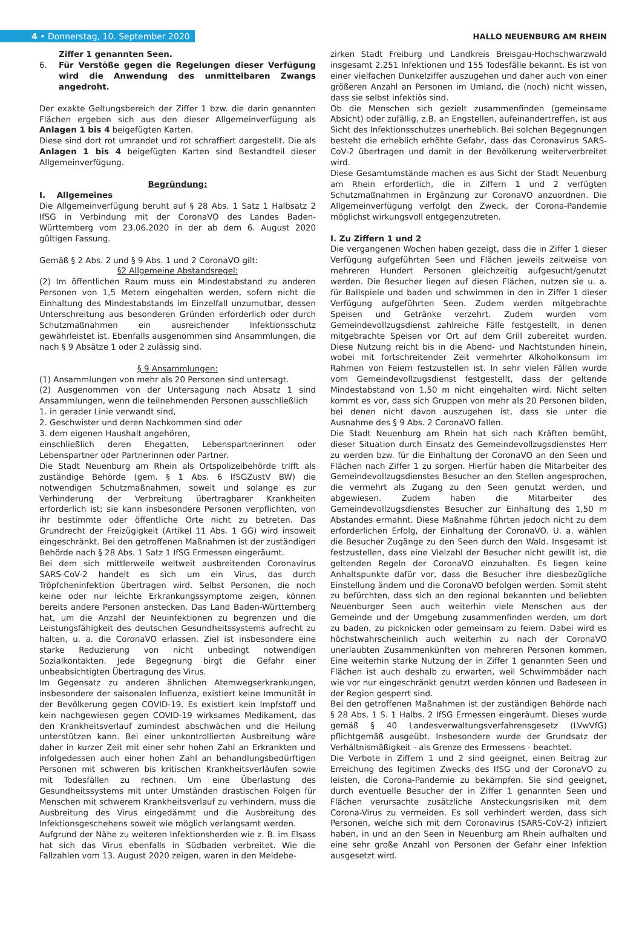4 • Donnerstag, 10. September 2020
HALLO NEUENBURG AM RHEIN
Ziffer 1 genannten Seen.
6. Für Verstöße gegen die Regelungen dieser Verfügung wird die Anwendung des unmittelbaren Zwangs angedroht.
Der exakte Geltungsbereich der Ziffer 1 bzw. die darin genannten Flächen ergeben sich aus den dieser Allgemeinverfügung als Anlagen 1 bis 4 beigefügten Karten.
Diese sind dort rot umrandet und rot schraffiert dargestellt. Die als Anlagen 1 bis 4 beigefügten Karten sind Bestandteil dieser Allgemeinverfügung.
Begründung:
I. Allgemeines
Die Allgemeinverfügung beruht auf § 28 Abs. 1 Satz 1 Halbsatz 2 IfSG in Verbindung mit der CoronaVO des Landes Baden-Württemberg vom 23.06.2020 in der ab dem 6. August 2020 gültigen Fassung.
Gemäß § 2 Abs. 2 und § 9 Abs. 1 und 2 CoronaVO gilt:
§2 Allgemeine Abstandsregel:
(2) Im öffentlichen Raum muss ein Mindestabstand zu anderen Personen von 1,5 Metern eingehalten werden, sofern nicht die Einhaltung des Mindestabstands im Einzelfall unzumutbar, dessen Unterschreitung aus besonderen Gründen erforderlich oder durch Schutzmaßnahmen ein ausreichender Infektionsschutz gewährleistet ist. Ebenfalls ausgenommen sind Ansammlungen, die nach § 9 Absätze 1 oder 2 zulässig sind.
§ 9 Ansammlungen:
(1) Ansammlungen von mehr als 20 Personen sind untersagt.
(2) Ausgenommen von der Untersagung nach Absatz 1 sind Ansammlungen, wenn die teilnehmenden Personen ausschließlich
1. in gerader Linie verwandt sind,
2. Geschwister und deren Nachkommen sind oder
3. dem eigenen Haushalt angehören,
einschließlich deren Ehegatten, Lebenspartnerinnen oder Lebenspartner oder Partnerinnen oder Partner.
Die Stadt Neuenburg am Rhein als Ortspolizeibehörde trifft als zuständige Behörde (gem. § 1 Abs. 6 IfSGZustV BW) die notwendigen Schutzmaßnahmen, soweit und solange es zur Verhinderung der Verbreitung übertragbarer Krankheiten erforderlich ist; sie kann insbesondere Personen verpflichten, von ihr bestimmte oder öffentliche Orte nicht zu betreten. Das Grundrecht der Freizügigkeit (Artikel 11 Abs. 1 GG) wird insoweit eingeschränkt. Bei den getroffenen Maßnahmen ist der zuständigen Behörde nach § 28 Abs. 1 Satz 1 IfSG Ermessen eingeräumt.
Bei dem sich mittlerweile weltweit ausbreitenden Coronavirus SARS-CoV-2 handelt es sich um ein Virus, das durch Tröpfcheninfektion übertragen wird. Selbst Personen, die noch keine oder nur leichte Erkrankungssymptome zeigen, können bereits andere Personen anstecken. Das Land Baden-Württemberg hat, um die Anzahl der Neuinfektionen zu begrenzen und die Leistungsfähigkeit des deutschen Gesundheitssystems aufrecht zu halten, u. a. die CoronaVO erlassen. Ziel ist insbesondere eine starke Reduzierung von nicht unbedingt notwendigen Sozialkontakten. Jede Begegnung birgt die Gefahr einer unbeabsichtigten Übertragung des Virus.
Im Gegensatz zu anderen ähnlichen Atemwegserkrankungen, insbesondere der saisonalen Influenza, existiert keine Immunität in der Bevölkerung gegen COVID-19. Es existiert kein Impfstoff und kein nachgewiesen gegen COVID-19 wirksames Medikament, das den Krankheitsverlauf zumindest abschwächen und die Heilung unterstützen kann. Bei einer unkontrollierten Ausbreitung wäre daher in kurzer Zeit mit einer sehr hohen Zahl an Erkrankten und infolgedessen auch einer hohen Zahl an behandlungsbedürftigen Personen mit schweren bis kritischen Krankheitsverläufen sowie mit Todesfällen zu rechnen. Um eine Überlastung des Gesundheitssystems mit unter Umständen drastischen Folgen für Menschen mit schwerem Krankheitsverlauf zu verhindern, muss die Ausbreitung des Virus eingedämmt und die Ausbreitung des Infektionsgeschehens soweit wie möglich verlangsamt werden.
Aufgrund der Nähe zu weiteren Infektionsherden wie z. B. im Elsass hat sich das Virus ebenfalls in Südbaden verbreitet. Wie die Fallzahlen vom 13. August 2020 zeigen, waren in den Meldebe-
zirken Stadt Freiburg und Landkreis Breisgau-Hochschwarzwald insgesamt 2.251 Infektionen und 155 Todesfälle bekannt. Es ist von einer vielfachen Dunkelziffer auszugehen und daher auch von einer größeren Anzahl an Personen im Umland, die (noch) nicht wissen, dass sie selbst infektiös sind.
Ob die Menschen sich gezielt zusammenfinden (gemeinsame Absicht) oder zufällig, z.B. an Engstellen, aufeinandertreffen, ist aus Sicht des Infektionsschutzes unerheblich. Bei solchen Begegnungen besteht die erheblich erhöhte Gefahr, dass das Coronavirus SARS-CoV-2 übertragen und damit in der Bevölkerung weiterverbreitet wird.
Diese Gesamtumstände machen es aus Sicht der Stadt Neuenburg am Rhein erforderlich, die in Ziffern 1 und 2 verfügten Schutzmaßnahmen in Ergänzung zur CoronaVO anzuordnen. Die Allgemeinverfügung verfolgt den Zweck, der Corona-Pandemie möglichst wirkungsvoll entgegenzutreten.
I. Zu Ziffern 1 und 2
Die vergangenen Wochen haben gezeigt, dass die in Ziffer 1 dieser Verfügung aufgeführten Seen und Flächen jeweils zeitweise von mehreren Hundert Personen gleichzeitig aufgesucht/genutzt werden. Die Besucher liegen auf diesen Flächen, nutzen sie u. a. für Ballspiele und baden und schwimmen in den in Ziffer 1 dieser Verfügung aufgeführten Seen. Zudem werden mitgebrachte Speisen und Getränke verzehrt. Zudem wurden vom Gemeindevollzugsdienst zahlreiche Fälle festgestellt, in denen mitgebrachte Speisen vor Ort auf dem Grill zubereitet wurden. Diese Nutzung reicht bis in die Abend- und Nachtstunden hinein, wobei mit fortschreitender Zeit vermehrter Alkoholkonsum im Rahmen von Feiern festzustellen ist. In sehr vielen Fällen wurde vom Gemeindevollzugsdienst festgestellt, dass der geltende Mindestabstand von 1,50 m nicht eingehalten wird. Nicht selten kommt es vor, dass sich Gruppen von mehr als 20 Personen bilden, bei denen nicht davon auszugehen ist, dass sie unter die Ausnahme des § 9 Abs. 2 CoronaVO fallen.
Die Stadt Neuenburg am Rhein hat sich nach Kräften bemüht, dieser Situation durch Einsatz des Gemeindevollzugsdienstes Herr zu werden bzw. für die Einhaltung der CoronaVO an den Seen und Flächen nach Ziffer 1 zu sorgen. Hierfür haben die Mitarbeiter des Gemeindevollzugsdienstes Besucher an den Stellen angesprochen, die vermehrt als Zugang zu den Seen genutzt werden, und abgewiesen. Zudem haben die Mitarbeiter des Gemeindevollzugsdienstes Besucher zur Einhaltung des 1,50 m Abstandes ermahnt. Diese Maßnahme führten jedoch nicht zu dem erforderlichen Erfolg, der Einhaltung der CoronaVO. U. a. wählen die Besucher Zugänge zu den Seen durch den Wald. Insgesamt ist festzustellen, dass eine Vielzahl der Besucher nicht gewillt ist, die geltenden Regeln der CoronaVO einzuhalten. Es liegen keine Anhaltspunkte dafür vor, dass die Besucher ihre diesbezügliche Einstellung ändern und die CoronaVO befolgen werden. Somit steht zu befürchten, dass sich an den regional bekannten und beliebten Neuenburger Seen auch weiterhin viele Menschen aus der Gemeinde und der Umgebung zusammenfinden werden, um dort zu baden, zu picknicken oder gemeinsam zu feiern. Dabei wird es höchstwahrscheinlich auch weiterhin zu nach der CoronaVO unerlaubten Zusammenkünften von mehreren Personen kommen. Eine weiterhin starke Nutzung der in Ziffer 1 genannten Seen und Flächen ist auch deshalb zu erwarten, weil Schwimmbäder nach wie vor nur eingeschränkt genutzt werden können und Badeseen in der Region gesperrt sind.
Bei den getroffenen Maßnahmen ist der zuständigen Behörde nach § 28 Abs. 1 S. 1 Halbs. 2 IfSG Ermessen eingeräumt. Dieses wurde gemäß § 40 Landesverwaltungsverfahrensgesetz (LVwVfG) pflichtgemäß ausgeübt. Insbesondere wurde der Grundsatz der Verhältnismäßigkeit - als Grenze des Ermessens - beachtet.
Die Verbote in Ziffern 1 und 2 sind geeignet, einen Beitrag zur Erreichung des legitimen Zwecks des IfSG und der CoronaVO zu leisten, die Corona-Pandemie zu bekämpfen. Sie sind geeignet, durch eventuelle Besucher der in Ziffer 1 genannten Seen und Flächen verursachte zusätzliche Ansteckungsrisiken mit dem Corona-Virus zu vermeiden. Es soll verhindert werden, dass sich Personen, welche sich mit dem Coronavirus (SARS-CoV-2) infiziert haben, in und an den Seen in Neuenburg am Rhein aufhalten und eine sehr große Anzahl von Personen der Gefahr einer Infektion ausgesetzt wird.